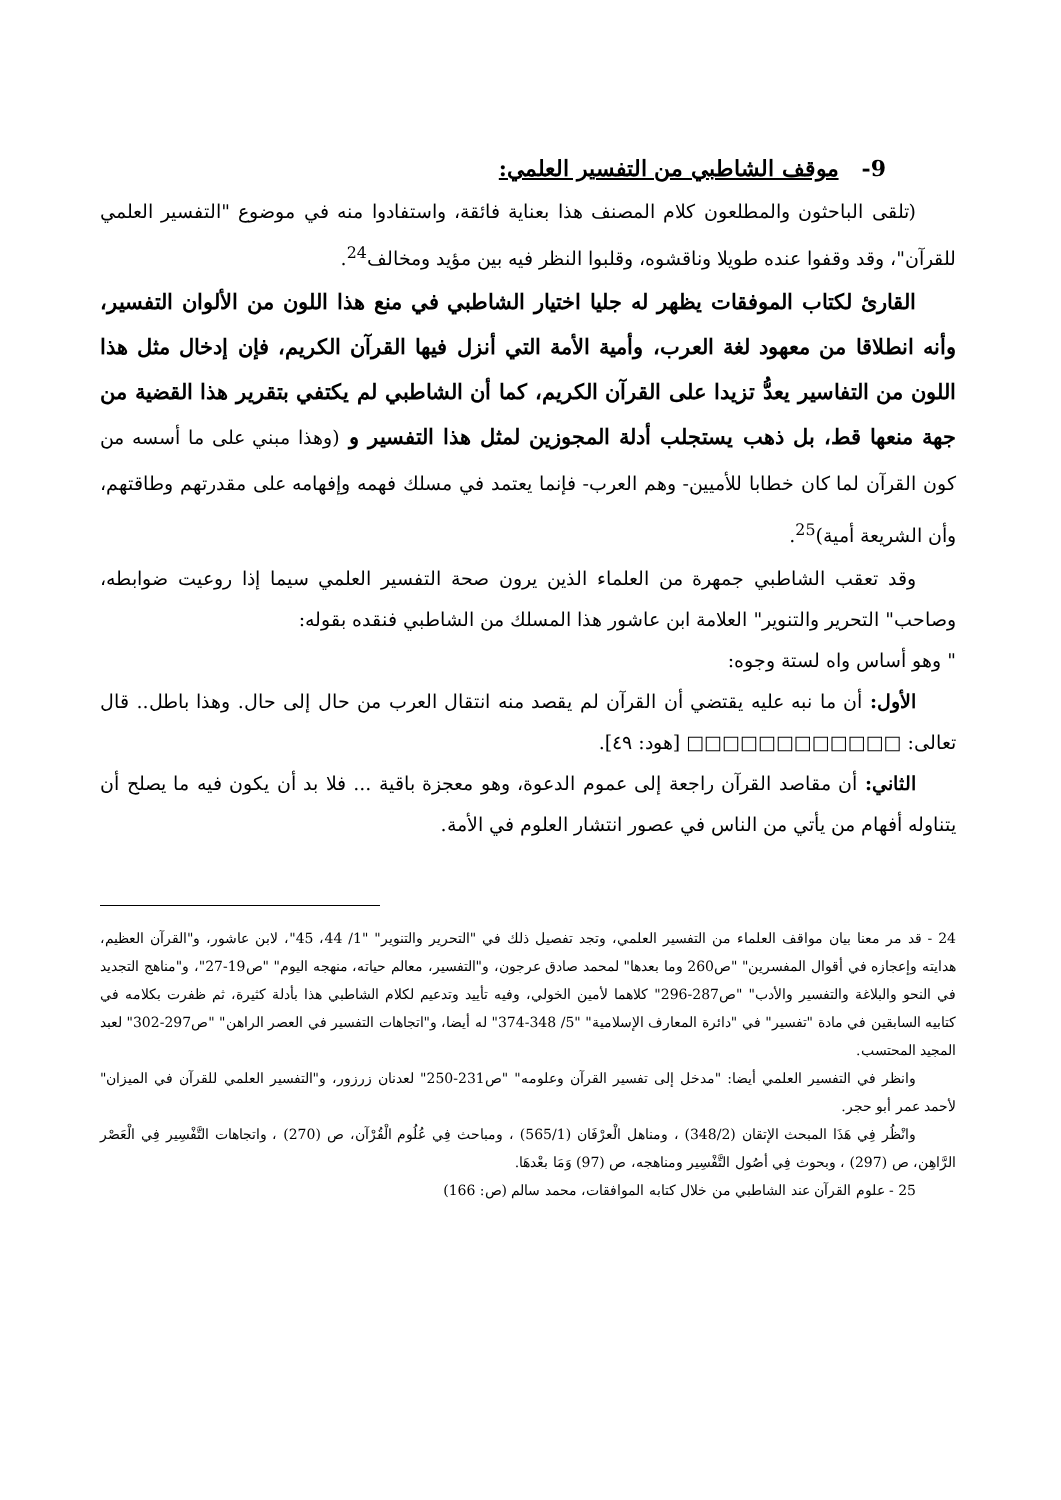9- موقف الشاطبي من التفسير العلمي:
(تلقى الباحثون والمطلعون كلام المصنف هذا بعناية فائقة، واستفادوا منه في موضوع "التفسير العلمي للقرآن"، وقد وقفوا عنده طويلا وناقشوه، وقلبوا النظر فيه بين مؤيد ومخالف<sup>24</sup>.
القارئ لكتاب الموفقات يظهر له جليا اختيار الشاطبي في منع هذا اللون من الألوان التفسير، وأنه انطلاقا من معهود لغة العرب، وأمية الأمة التي أنزل فيها القرآن الكريم، فإن إدخال مثل هذا اللون من التفاسير يعدُّ تزيدا على القرآن الكريم، كما أن الشاطبي لم يكتفي بتقرير هذا القضية من جهة منعها قط، بل ذهب يستجلب أدلة المجوزين لمثل هذا التفسير و (وهذا مبني على ما أسسه من كون القرآن لما كان خطابا للأميين- وهم العرب- فإنما يعتمد في مسلك فهمه وإفهامه على مقدرتهم وطاقتهم، وأن الشريعة أمية)<sup>25</sup>.
وقد تعقب الشاطبي جمهرة من العلماء الذين يرون صحة التفسير العلمي سيما إذا روعيت ضوابطه، وصاحب" التحرير والتنوير" العلامة ابن عاشور هذا المسلك من الشاطبي فنقده بقوله:
" وهو أساس واه لستة وجوه:
الأول: أن ما نبه عليه يقتضي أن القرآن لم يقصد منه انتقال العرب من حال إلى حال. وهذا باطل.. قال تعالى: □□□□□□□□□□□□ [هود: ٤٩].
الثاني: أن مقاصد القرآن راجعة إلى عموم الدعوة، وهو معجزة باقية ... فلا بد أن يكون فيه ما يصلح أن يتناوله أفهام من يأتي من الناس في عصور انتشار العلوم في الأمة.
24 - قد مر معنا بيان مواقف العلماء من التفسير العلمي، وتجد تفصيل ذلك في "التحرير والتنوير" "1/ 44، 45"، لابن عاشور، و"القرآن العظيم، هدايته وإعجازه في أقوال المفسرين" "ص260 وما بعدها" لمحمد صادق عرجون، و"التفسير، معالم حياته، منهجه اليوم" "ص19-27"، و"مناهج التجديد في النحو والبلاغة والتفسير والأدب" "ص287-296" كلاهما لأمين الخولي، وفيه تأييد وتدعيم لكلام الشاطبي هذا بأدلة كثيرة، ثم ظفرت بكلامه في كتابيه السابقين في مادة "تفسير" في "دائرة المعارف الإسلامية" "5/ 348-374" له أيضا، و"اتجاهات التفسير في العصر الراهن" "ص297-302" لعبد المجيد المحتسب.
وانظر في التفسير العلمي أيضا: "مدخل إلى تفسير القرآن وعلومه" "ص231-250" لعدنان زرزور، و"التفسير العلمي للقرآن في الميزان" لأحمد عمر أبو حجر.
وانْظُر فِي هَذَا المبحث الإتقان (348/2) ، ومناهل الْعرْفَان (565/1) ، ومباحث فِي عُلُوم الْقُرْآن، ص (270) ، واتجاهات التَّفْسِير فِي الْعَصْر الرَّاهِن، ص (297) ، وبحوث فِي أصُول التَّفْسِير ومناهجه، ص (97) وَمَا بعْدهَا.
25 - علوم القرآن عند الشاطبي من خلال كتابه الموافقات، محمد سالم (ص: 166)